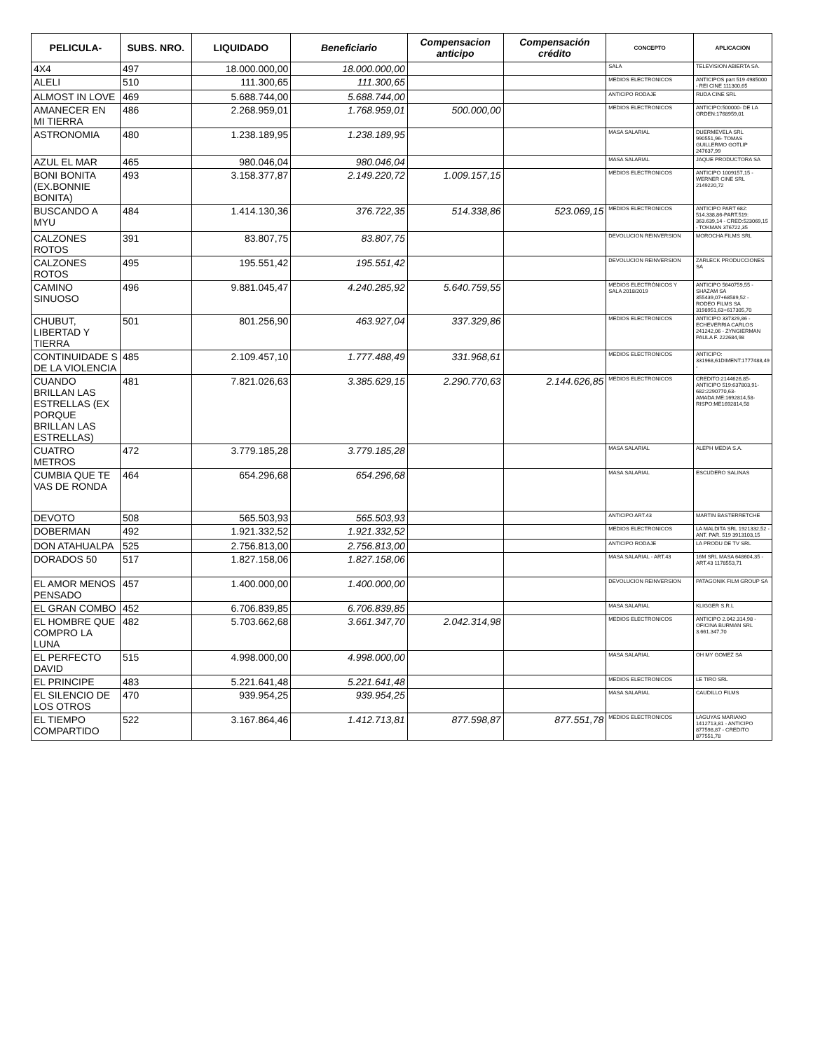| PELICULA- | SUBS. NRO. | LIQUIDADO | Beneficiario | Compensacion anticipo | Compensación crédito | CONCEPTO | APLICACIÓN |
| --- | --- | --- | --- | --- | --- | --- | --- |
| 4X4 | 497 | 18.000.000,00 | 18.000.000,00 | | | SALA | TELEVISION ABIERTA SA. |
| ALELI | 510 | 111.300,65 | 111.300,65 | | | MEDIOS ELECTRONICOS | ANTICIPOS part 519 4985000 - REI CINE 111300,65 |
| ALMOST IN LOVE | 469 | 5.688.744,00 | 5.688.744,00 | | | ANTICIPO RODAJE | RUDA CINE SRL |
| AMANECER EN MI TIERRA | 486 | 2.268.959,01 | 1.768.959,01 | 500.000,00 | | MEDIOS ELECTRONICOS | ANTICIPO:500000- DE LA ORDEN:1768959,01 |
| ASTRONOMIA | 480 | 1.238.189,95 | 1.238.189,95 | | | MASA SALARIAL | DUERMEVELA SRL 990551,96- TOMAS GUILLERMO GOTLIP 247637,99 |
| AZUL EL MAR | 465 | 980.046,04 | 980.046,04 | | | MASA SALARIAL | JAQUE PRODUCTORA SA |
| BONI BONITA (EX.BONNIE BONITA) | 493 | 3.158.377,87 | 2.149.220,72 | 1.009.157,15 | | MEDIOS ELECTRONICOS | ANTICIPO 1009157,15 - WERNER CINE SRL 2149220,72 |
| BUSCANDO A MYU | 484 | 1.414.130,36 | 376.722,35 | 514.338,86 | 523.069,15 | MEDIOS ELECTRONICOS | ANTICIPO PART 682: 514.338,86-PART.519: 363.639,14 - CRED:523069,15 - TOKMAN 376722,35 |
| CALZONES ROTOS | 391 | 83.807,75 | 83.807,75 | | | DEVOLUCION REINVERSION | MOROCHA FILMS SRL |
| CALZONES ROTOS | 495 | 195.551,42 | 195.551,42 | | | DEVOLUCION REINVERSION | ZARLECK PRODUCCIONES SA |
| CAMINO SINUOSO | 496 | 9.881.045,47 | 4.240.285,92 | 5.640.759,55 | | MEDIOS ELECTRÓNICOS Y SALA 2018/2019 | ANTICIPO 5640759,55 - SHAZAM SA 355439,07+68589,52 - RODEO FILMS SA 3198951,63+617305,70 |
| CHUBUT, LIBERTAD Y TIERRA | 501 | 801.256,90 | 463.927,04 | 337.329,86 | | MEDIOS ELECTRONICOS | ANTICIPO 337329,86 - ECHEVERRIA CARLOS 241242,06 - ZYNGIERMAN PAULA F. 222684,98 |
| CONTINUIDADE S DE LA VIOLENCIA | 485 | 2.109.457,10 | 1.777.488,49 | 331.968,61 | | MEDIOS ELECTRONICOS | ANTICIPO: 331968,61DIMENT:1777488,49 - |
| CUANDO BRILLAN LAS ESTRELLAS (EX PORQUE BRILLAN LAS ESTRELLAS) | 481 | 7.821.026,63 | 3.385.629,15 | 2.290.770,63 | 2.144.626,85 | MEDIOS ELECTRONICOS | CREDITO:2144626,85-ANTICIPO 519:637803,91-682:2290770,63-AMADA:ME:1692814,58-RISPO:ME1692814,58 |
| CUATRO METROS | 472 | 3.779.185,28 | 3.779.185,28 | | | MASA SALARIAL | ALEPH MEDIA S.A. |
| CUMBIA QUE TE VAS DE RONDA | 464 | 654.296,68 | 654.296,68 | | | MASA SALARIAL | ESCUDERO SALINAS |
| DEVOTO | 508 | 565.503,93 | 565.503,93 | | | ANTICIPO ART.43 | MARTIN BASTERRETCHE |
| DOBERMAN | 492 | 1.921.332,52 | 1.921.332,52 | | | MEDIOS ELECTRONICOS | LA MALDITA SRL 1921332,52 - ANT. PAR. 519 3913103,15 |
| DON ATAHUALPA | 525 | 2.756.813,00 | 2.756.813,00 | | | ANTICIPO RODAJE | LA PRODU DE TV SRL |
| DORADOS 50 | 517 | 1.827.158,06 | 1.827.158,06 | | | MASA SALARIAL - ART.43 | 16M SRL MASA 648604,35 - ART.43 1178553,71 |
| EL AMOR MENOS PENSADO | 457 | 1.400.000,00 | 1.400.000,00 | | | DEVOLUCION REINVERSION | PATAGONIK FILM GROUP SA |
| EL GRAN COMBO | 452 | 6.706.839,85 | 6.706.839,85 | | | MASA SALARIAL | KLIGGER S.R.L |
| EL HOMBRE QUE COMPRO LA LUNA | 482 | 5.703.662,68 | 3.661.347,70 | 2.042.314,98 | | MEDIOS ELECTRONICOS | ANTICIPO 2.042.314,98 - OFICINA BURMAN SRL 3.661.347,70 |
| EL PERFECTO DAVID | 515 | 4.998.000,00 | 4.998.000,00 | | | MASA SALARIAL | OH MY GOMEZ SA |
| EL PRINCIPE | 483 | 5.221.641,48 | 5.221.641,48 | | | MEDIOS ELECTRONICOS | LE TIRO SRL |
| EL SILENCIO DE LOS OTROS | 470 | 939.954,25 | 939.954,25 | | | MASA SALARIAL | CAUDILLO FILMS |
| EL TIEMPO COMPARTIDO | 522 | 3.167.864,46 | 1.412.713,81 | 877.598,87 | 877.551,78 | MEDIOS ELECTRONICOS | LAGUYAS MARIANO 1412713,81 - ANTICIPO 877598,87 - CREDITO 877551,78 |